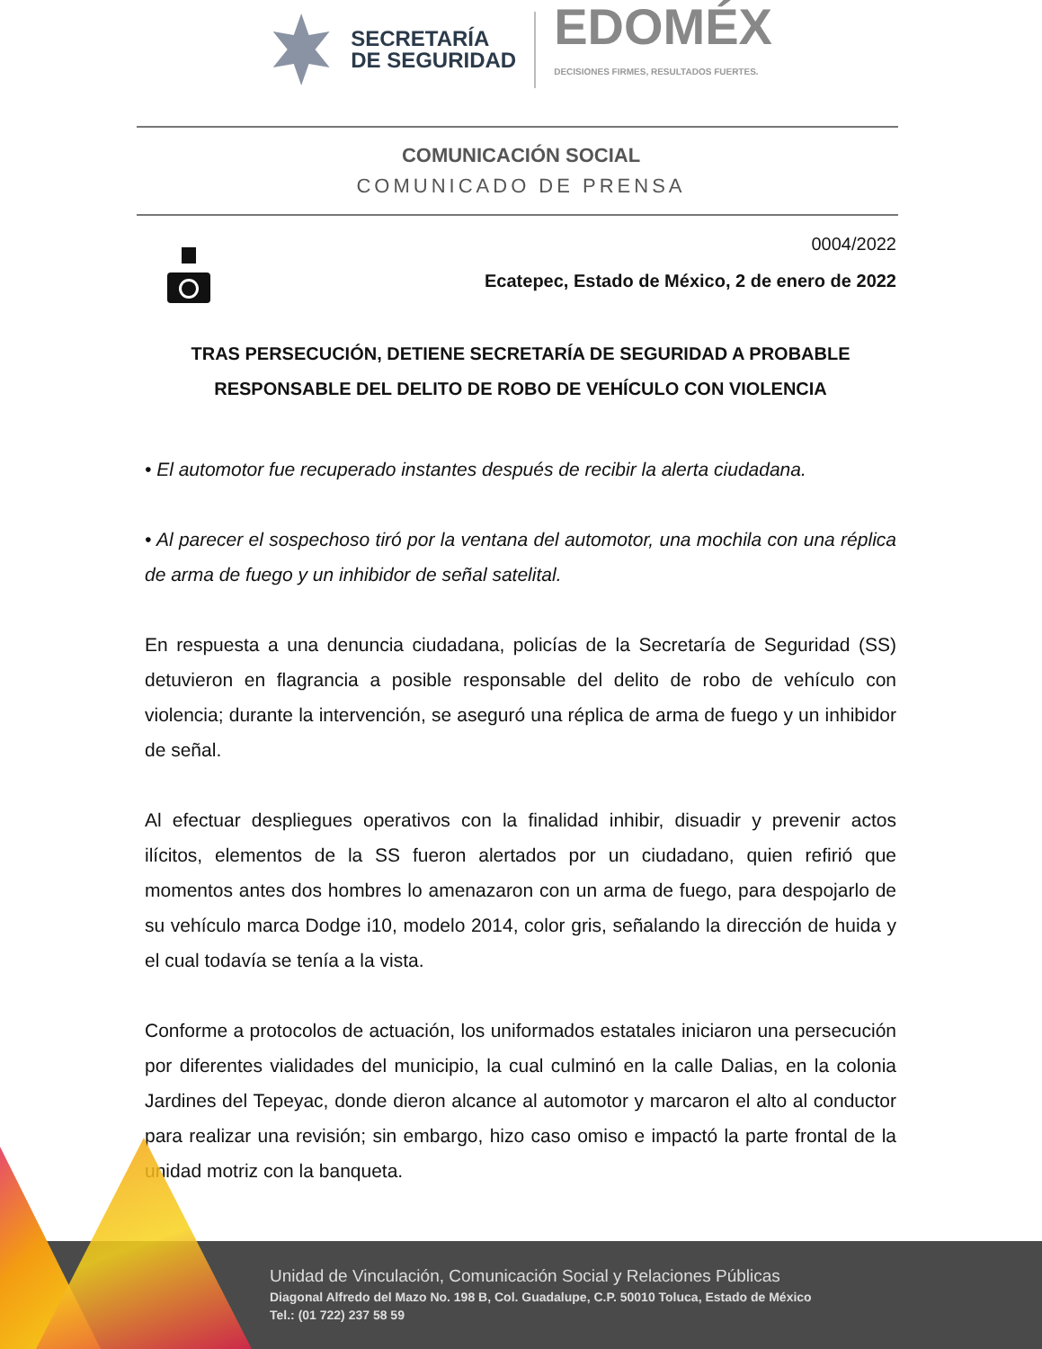SECRETARÍA
DE SEGURIDAD
EDOMÉX
DECISIONES FIRMES, RESULTADOS FUERTES.
COMUNICACIÓN SOCIAL
COMUNICADO DE PRENSA
0004/2022
Ecatepec, Estado de México, 2 de enero de 2022
TRAS PERSECUCIÓN, DETIENE SECRETARÍA DE SEGURIDAD A PROBABLE RESPONSABLE DEL DELITO DE ROBO DE VEHÍCULO CON VIOLENCIA
• El automotor fue recuperado instantes después de recibir la alerta ciudadana.
• Al parecer el sospechoso tiró por la ventana del automotor, una mochila con una réplica de arma de fuego y un inhibidor de señal satelital.
En respuesta a una denuncia ciudadana, policías de la Secretaría de Seguridad (SS) detuvieron en flagrancia a posible responsable del delito de robo de vehículo con violencia; durante la intervención, se aseguró una réplica de arma de fuego y un inhibidor de señal.
Al efectuar despliegues operativos con la finalidad inhibir, disuadir y prevenir actos ilícitos, elementos de la SS fueron alertados por un ciudadano, quien refirió que momentos antes dos hombres lo amenazaron con un arma de fuego, para despojarlo de su vehículo marca Dodge i10, modelo 2014, color gris, señalando la dirección de huida y el cual todavía se tenía a la vista.
Conforme a protocolos de actuación, los uniformados estatales iniciaron una persecución por diferentes vialidades del municipio, la cual culminó en la calle Dalias, en la colonia Jardines del Tepeyac, donde dieron alcance al automotor y marcaron el alto al conductor para realizar una revisión; sin embargo, hizo caso omiso e impactó la parte frontal de la unidad motriz con la banqueta.
Unidad de Vinculación, Comunicación Social y Relaciones Públicas
Diagonal Alfredo del Mazo No. 198 B, Col. Guadalupe, C.P. 50010 Toluca, Estado de México
Tel.: (01 722) 237 58 59